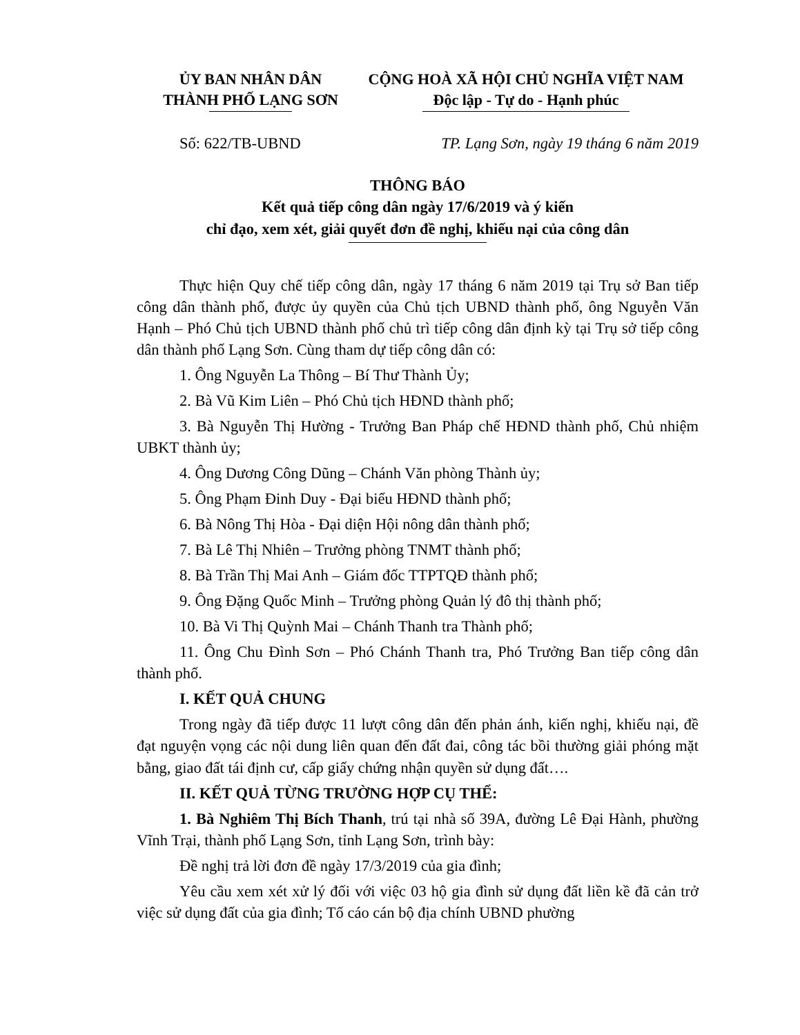ỦY BAN NHÂN DÂN
THÀNH PHỐ LẠNG SƠN
CỘNG HOÀ XÃ HỘI CHỦ NGHĨA VIỆT NAM
Độc lập - Tự do - Hạnh phúc
Số: 622/TB-UBND TP. Lạng Sơn, ngày 19 tháng 6 năm 2019
THÔNG BÁO
Kết quả tiếp công dân ngày 17/6/2019 và ý kiến
chỉ đạo, xem xét, giải quyết đơn đề nghị, khiếu nại của công dân
Thực hiện Quy chế tiếp công dân, ngày 17 tháng 6 năm 2019 tại Trụ sở Ban tiếp công dân thành phố, được ủy quyền của Chủ tịch UBND thành phố, ông Nguyễn Văn Hạnh – Phó Chủ tịch UBND thành phố chủ trì tiếp công dân định kỳ tại Trụ sở tiếp công dân thành phố Lạng Sơn. Cùng tham dự tiếp công dân có:
1. Ông Nguyễn La Thông – Bí Thư Thành Ủy;
2. Bà Vũ Kim Liên – Phó Chủ tịch HĐND thành phố;
3. Bà Nguyễn Thị Hường - Trưởng Ban Pháp chế HĐND thành phố, Chủ nhiệm UBKT thành ủy;
4. Ông Dương Công Dũng – Chánh Văn phòng Thành ủy;
5. Ông Phạm Đinh Duy - Đại biểu HĐND thành phố;
6. Bà Nông Thị Hòa - Đại diện Hội nông dân thành phố;
7. Bà Lê Thị Nhiên – Trưởng phòng TNMT thành phố;
8. Bà Trần Thị Mai Anh – Giám đốc TTPTQĐ thành phố;
9. Ông Đặng Quốc Minh – Trưởng phòng Quản lý đô thị thành phố;
10. Bà Vi Thị Quỳnh Mai – Chánh Thanh tra Thành phố;
11. Ông Chu Đình Sơn – Phó Chánh Thanh tra, Phó Trưởng Ban tiếp công dân thành phố.
I. KẾT QUẢ CHUNG
Trong ngày đã tiếp được 11 lượt công dân đến phản ánh, kiến nghị, khiếu nại, đề đạt nguyện vọng các nội dung liên quan đến đất đai, công tác bồi thường giải phóng mặt bằng, giao đất tái định cư, cấp giấy chứng nhận quyền sử dụng đất….
II. KẾT QUẢ TỪNG TRƯỜNG HỢP CỤ THỂ:
1. Bà Nghiêm Thị Bích Thanh, trú tại nhà số 39A, đường Lê Đại Hành, phường Vĩnh Trại, thành phố Lạng Sơn, tỉnh Lạng Sơn, trình bày:
Đề nghị trả lời đơn đề ngày 17/3/2019 của gia đình;
Yêu cầu xem xét xử lý đối với việc 03 hộ gia đình sử dụng đất liền kề đã cản trở việc sử dụng đất của gia đình; Tố cáo cán bộ địa chính UBND phường